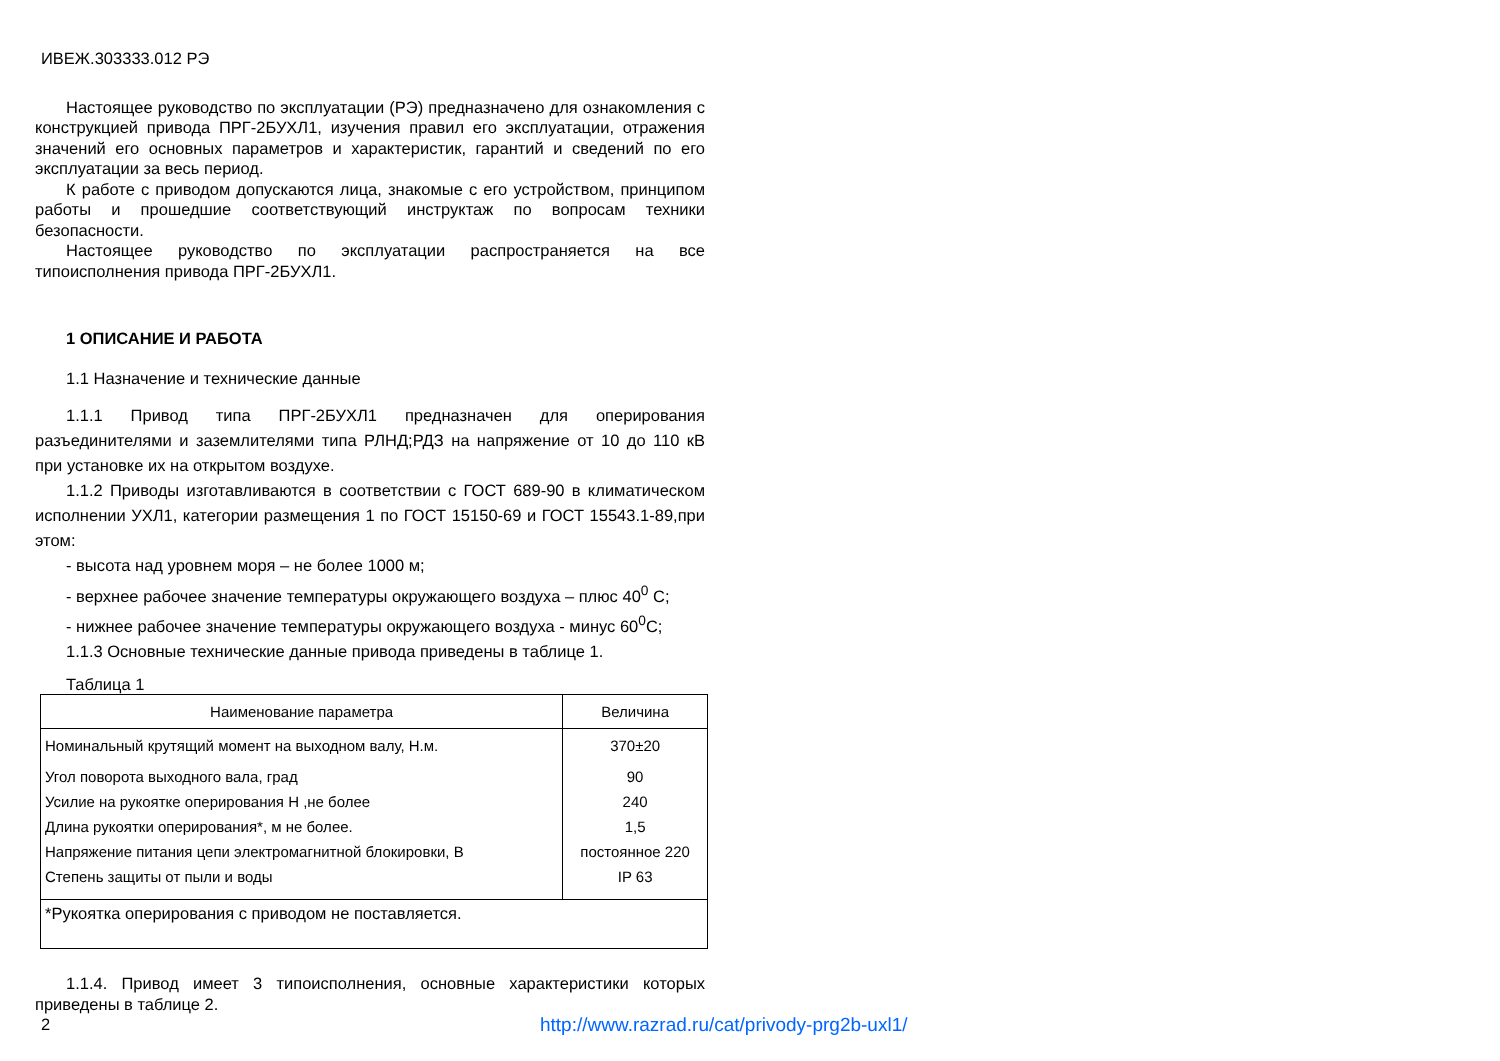ИВЕЖ.303333.012 РЭ
Настоящее руководство по эксплуатации (РЭ) предназначено для ознакомления с конструкцией привода ПРГ-2БУХЛ1, изучения правил его эксплуатации, отражения значений его основных параметров и характеристик, гарантий и сведений по его эксплуатации за весь период.
К работе с приводом допускаются лица, знакомые с его устройством, принципом работы и прошедшие соответствующий инструктаж по вопросам техники безопасности.
Настоящее руководство по эксплуатации распространяется на все типоисполнения привода ПРГ-2БУХЛ1.
1 ОПИСАНИЕ И РАБОТА
1.1 Назначение и технические данные
1.1.1 Привод типа ПРГ-2БУХЛ1 предназначен для оперирования разъединителями и заземлителями типа РЛНД;РДЗ на напряжение от 10 до 110 кВ при установке их на открытом воздухе.
1.1.2 Приводы изготавливаются в соответствии с ГОСТ 689-90 в климатическом исполнении УХЛ1, категории размещения 1 по ГОСТ 15150-69 и ГОСТ 15543.1-89,при этом:
- высота над уровнем моря – не более 1000 м;
- верхнее рабочее значение температуры окружающего воздуха – плюс 40<sup>0</sup> С;
- нижнее рабочее значение температуры окружающего воздуха - минус 60<sup>0</sup>С;
1.1.3 Основные технические данные привода приведены в таблице 1.
Таблица 1
| Наименование параметра | Величина |
| --- | --- |
| Номинальный крутящий момент на выходном валу, Н.м. | 370±20 |
| Угол поворота выходного вала, град | 90 |
| Усилие на рукоятке оперирования Н ,не более | 240 |
| Длина рукоятки оперирования*, м не более. | 1,5 |
| Напряжение питания цепи электромагнитной блокировки, В | постоянное 220 |
| Степень защиты от пыли и воды | IP 63 |
| *Рукоятка оперирования с приводом не поставляется. | |
1.1.4. Привод имеет 3 типоисполнения, основные характеристики которых приведены в таблице 2.
2
http://www.razrad.ru/cat/privody-prg2b-uxl1/